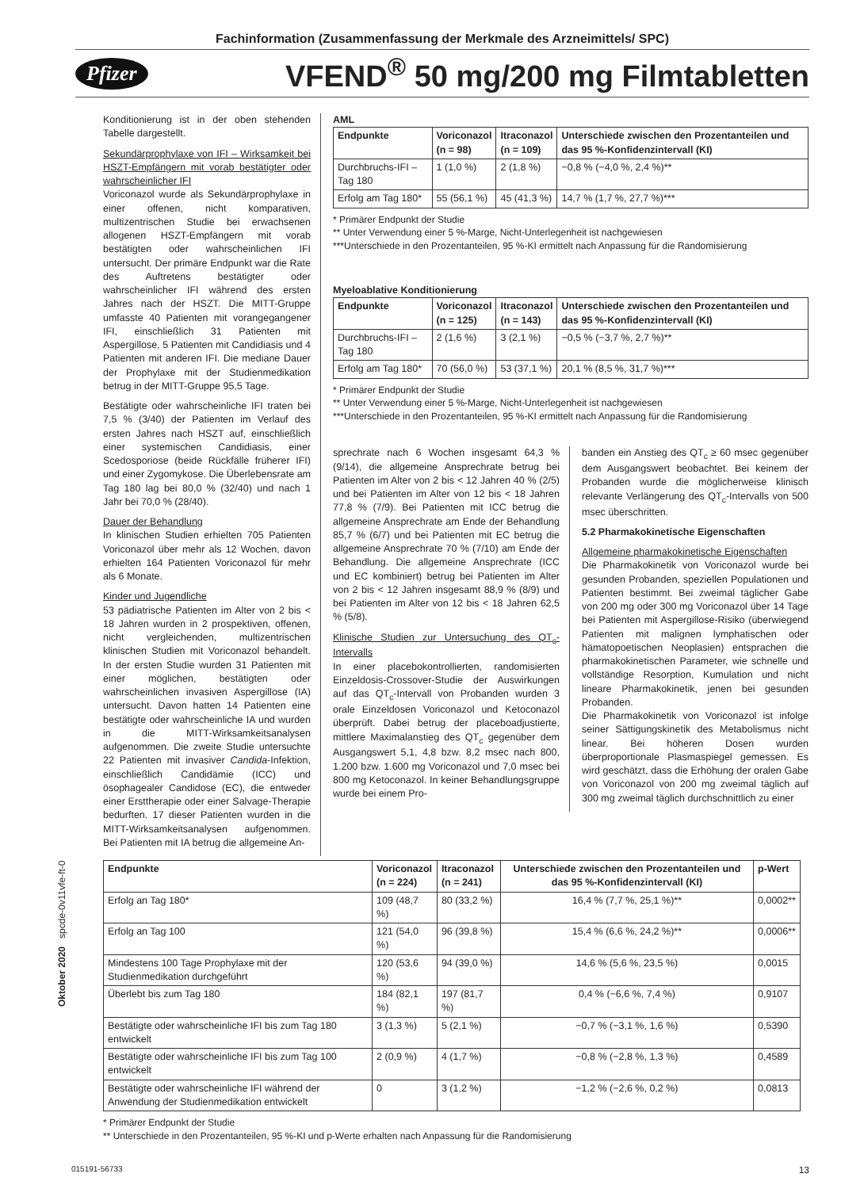Fachinformation (Zusammenfassung der Merkmale des Arzneimittels/ SPC)
Pfizer VFEND<sup>®</sup> 50 mg/200 mg Filmtabletten
Konditionierung ist in der oben stehenden Tabelle dargestellt.
Sekundärprophylaxe von IFI – Wirksamkeit bei HSZT-Empfängern mit vorab bestätigter oder wahrscheinlicher IFI
Voriconazol wurde als Sekundärprophylaxe in einer offenen, nicht komparativen, multizentrischen Studie bei erwachsenen allogenen HSZT-Empfängern mit vorab bestätigten oder wahrscheinlichen IFI untersucht. Der primäre Endpunkt war die Rate des Auftretens bestätigter oder wahrscheinlicher IFI während des ersten Jahres nach der HSZT. Die MITT-Gruppe umfasste 40 Patienten mit vorangegangener IFI, einschließlich 31 Patienten mit Aspergillose, 5 Patienten mit Candidiasis und 4 Patienten mit anderen IFI. Die mediane Dauer der Prophylaxe mit der Studienmedikation betrug in der MITT-Gruppe 95,5 Tage.
Bestätigte oder wahrscheinliche IFI traten bei 7,5 % (3/40) der Patienten im Verlauf des ersten Jahres nach HSZT auf, einschließlich einer systemischen Candidiasis, einer Scedosporiose (beide Rückfälle früherer IFI) und einer Zygomykose. Die Überlebensrate am Tag 180 lag bei 80,0 % (32/40) und nach 1 Jahr bei 70,0 % (28/40).
Dauer der Behandlung
In klinischen Studien erhielten 705 Patienten Voriconazol über mehr als 12 Wochen, davon erhielten 164 Patienten Voriconazol für mehr als 6 Monate.
Kinder und Jugendliche
53 pädiatrische Patienten im Alter von 2 bis < 18 Jahren wurden in 2 prospektiven, offenen, nicht vergleichenden, multizentrischen klinischen Studien mit Voriconazol behandelt. In der ersten Studie wurden 31 Patienten mit einer möglichen, bestätigten oder wahrscheinlichen invasiven Aspergillose (IA) untersucht. Davon hatten 14 Patienten eine bestätigte oder wahrscheinliche IA und wurden in die MITT-Wirksamkeitsanalysen aufgenommen. Die zweite Studie untersuchte 22 Patienten mit invasiver Candida-Infektion, einschließlich Candidämie (ICC) und ösophagealer Candidose (EC), die entweder einer Ersttherapie oder einer Salvage-Therapie bedurften. 17 dieser Patienten wurden in die MITT-Wirksamkeitsanalysen aufgenommen. Bei Patienten mit IA betrug die allgemeine An-
AML
| Endpunkte | Voriconazol (n = 98) | Itraconazol (n = 109) | Unterschiede zwischen den Prozentanteilen und das 95 %-Konfidenzintervall (KI) |
| --- | --- | --- | --- |
| Durchbruchs-IFI – Tag 180 | 1 (1,0 %) | 2 (1,8 %) | −0,8 % (−4,0 %, 2,4 %)** |
| Erfolg am Tag 180* | 55 (56,1 %) | 45 (41,3 %) | 14,7 % (1,7 %, 27,7 %)*** |
* Primärer Endpunkt der Studie
** Unter Verwendung einer 5 %-Marge, Nicht-Unterlegenheit ist nachgewiesen
***Unterschiede in den Prozentanteilen, 95 %-KI ermittelt nach Anpassung für die Randomisierung
Myeloablative Konditionierung
| Endpunkte | Voriconazol (n = 125) | Itraconazol (n = 143) | Unterschiede zwischen den Prozentanteilen und das 95 %-Konfidenzintervall (KI) |
| --- | --- | --- | --- |
| Durchbruchs-IFI – Tag 180 | 2 (1,6 %) | 3 (2,1 %) | −0,5 % (−3,7 %, 2,7 %)** |
| Erfolg am Tag 180* | 70 (56,0 %) | 53 (37,1 %) | 20,1 % (8,5 %, 31,7 %)*** |
* Primärer Endpunkt der Studie
** Unter Verwendung einer 5 %-Marge, Nicht-Unterlegenheit ist nachgewiesen
***Unterschiede in den Prozentanteilen, 95 %-KI ermittelt nach Anpassung für die Randomisierung
sprechrate nach 6 Wochen insgesamt 64,3 % (9/14), die allgemeine Ansprechrate betrug bei Patienten im Alter von 2 bis < 12 Jahren 40 % (2/5) und bei Patienten im Alter von 12 bis < 18 Jahren 77,8 % (7/9). Bei Patienten mit ICC betrug die allgemeine Ansprechrate am Ende der Behandlung 85,7 % (6/7) und bei Patienten mit EC betrug die allgemeine Ansprechrate 70 % (7/10) am Ende der Behandlung. Die allgemeine Ansprechrate (ICC und EC kombiniert) betrug bei Patienten im Alter von 2 bis < 12 Jahren insgesamt 88,9 % (8/9) und bei Patienten im Alter von 12 bis < 18 Jahren 62,5 % (5/8).
Klinische Studien zur Untersuchung des QT<sub>c</sub>-Intervalls
In einer placebokontrollierten, randomisierten Einzeldosis-Crossover-Studie der Auswirkungen auf das QT<sub>c</sub>-Intervall von Probanden wurden 3 orale Einzeldosen Voriconazol und Ketoconazol überprüft. Dabei betrug der placeboadjustierte, mittlere Maximalanstieg des QT<sub>c</sub> gegenüber dem Ausgangswert 5,1, 4,8 bzw. 8,2 msec nach 800, 1.200 bzw. 1.600 mg Voriconazol und 7,0 msec bei 800 mg Ketoconazol. In keiner Behandlungsgruppe wurde bei einem Pro-
banden ein Anstieg des QT<sub>c</sub> ≥ 60 msec gegenüber dem Ausgangswert beobachtet. Bei keinem der Probanden wurde die möglicherweise klinisch relevante Verlängerung des QT<sub>c</sub>-Intervalls von 500 msec überschritten.
5.2 Pharmakokinetische Eigenschaften
Allgemeine pharmakokinetische Eigenschaften
Die Pharmakokinetik von Voriconazol wurde bei gesunden Probanden, speziellen Populationen und Patienten bestimmt. Bei zweimal täglicher Gabe von 200 mg oder 300 mg Voriconazol über 14 Tage bei Patienten mit Aspergillose-Risiko (überwiegend Patienten mit malignen lymphatischen oder hämatopoetischen Neoplasien) entsprachen die pharmakokinetischen Parameter, wie schnelle und vollständige Resorption, Kumulation und nicht lineare Pharmakokinetik, jenen bei gesunden Probanden.
Die Pharmakokinetik von Voriconazol ist infolge seiner Sättigungskinetik des Metabolismus nicht linear. Bei höheren Dosen wurden überproportionale Plasmaspiegel gemessen. Es wird geschätzt, dass die Erhöhung der oralen Gabe von Voriconazol von 200 mg zweimal täglich auf 300 mg zweimal täglich durchschnittlich zu einer
| Endpunkte | Voriconazol (n = 224) | Itraconazol (n = 241) | Unterschiede zwischen den Prozentanteilen und das 95 %-Konfidenzintervall (KI) | p-Wert |
| --- | --- | --- | --- | --- |
| Erfolg an Tag 180* | 109 (48,7 %) | 80 (33,2 %) | 16,4 % (7,7 %, 25,1 %)** | 0,0002** |
| Erfolg an Tag 100 | 121 (54,0 %) | 96 (39,8 %) | 15,4 % (6,6 %, 24,2 %)** | 0,0006** |
| Mindestens 100 Tage Prophylaxe mit der Studienmedikation durchgeführt | 120 (53,6 %) | 94 (39,0 %) | 14,6 % (5,6 %, 23,5 %) | 0,0015 |
| Überlebt bis zum Tag 180 | 184 (82,1 %) | 197 (81,7 %) | 0,4 % (−6,6 %, 7,4 %) | 0,9107 |
| Bestätigte oder wahrscheinliche IFI bis zum Tag 180 entwickelt | 3 (1,3 %) | 5 (2,1 %) | −0,7 % (−3,1 %, 1,6 %) | 0,5390 |
| Bestätigte oder wahrscheinliche IFI bis zum Tag 100 entwickelt | 2 (0,9 %) | 4 (1,7 %) | −0,8 % (−2,8 %, 1,3 %) | 0,4589 |
| Bestätigte oder wahrscheinliche IFI während der Anwendung der Studienmedikation entwickelt | 0 | 3 (1,2 %) | −1,2 % (−2,6 %, 0,2 %) | 0,0813 |
* Primärer Endpunkt der Studie
** Unterschiede in den Prozentanteilen, 95 %-KI und p-Werte erhalten nach Anpassung für die Randomisierung
Oktober 2020 spcde-0v11vfe-ft-0
015191-56733 13